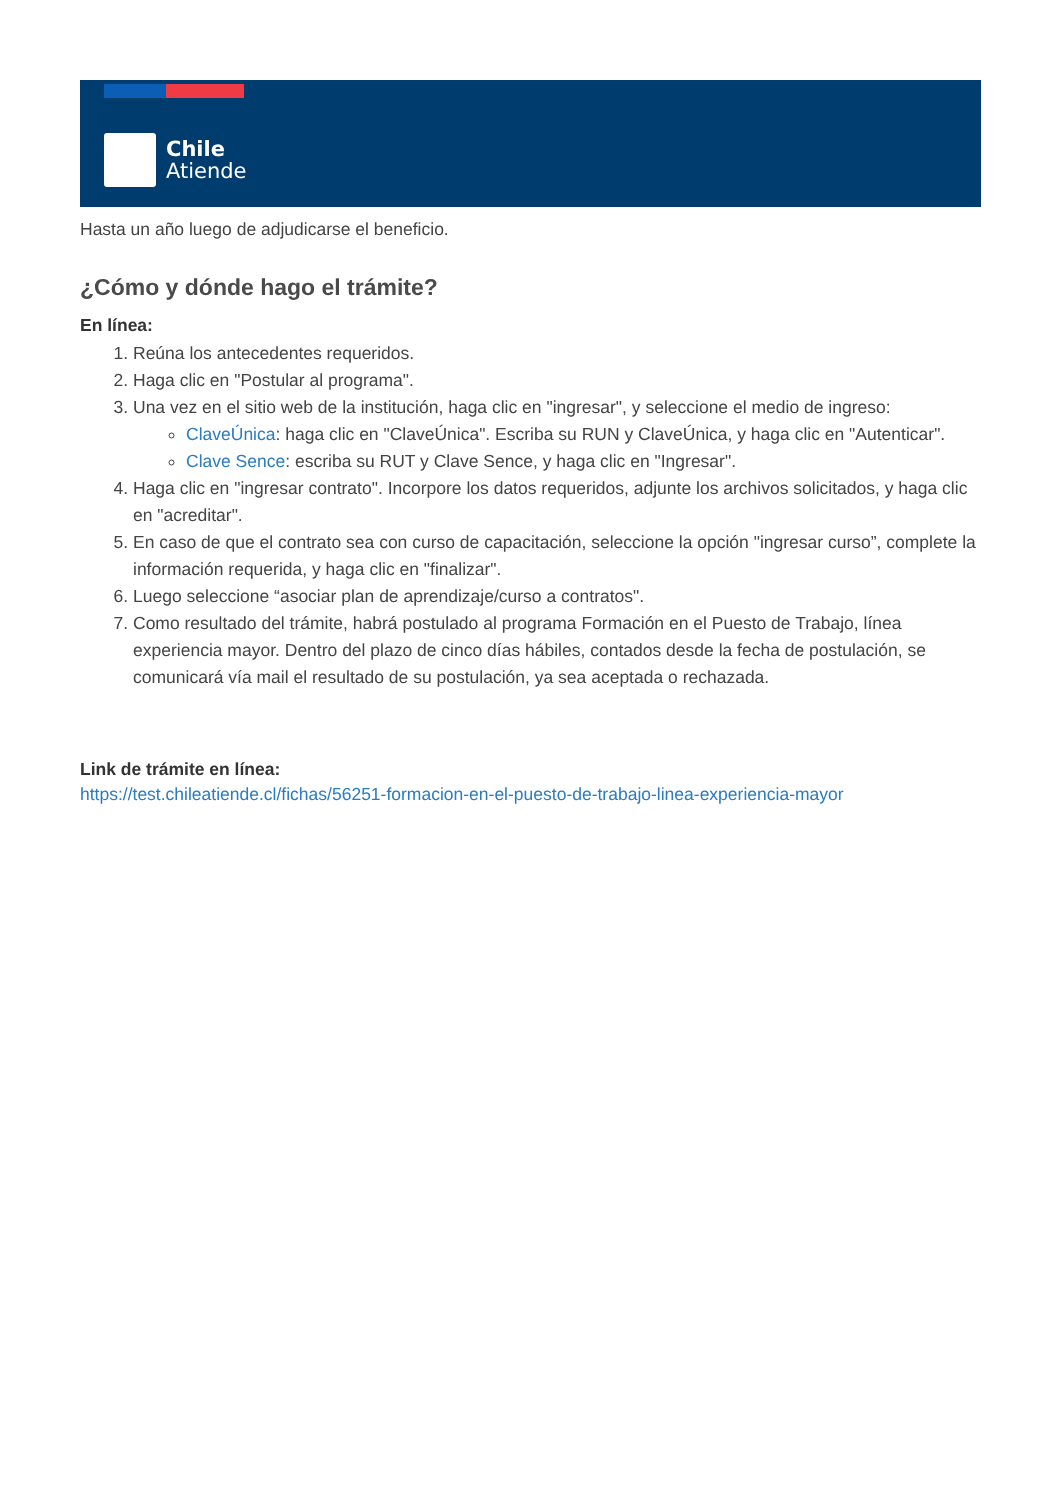Chile
Atiende
Hasta un año luego de adjudicarse el beneficio.
¿Cómo y dónde hago el trámite?
En línea:
1. Reúna los antecedentes requeridos.
2. Haga clic en "Postular al programa".
3. Una vez en el sitio web de la institución, haga clic en "ingresar", y seleccione el medio de ingreso:
ClaveÚnica: haga clic en "ClaveÚnica". Escriba su RUN y ClaveÚnica, y haga clic en "Autenticar".
Clave Sence: escriba su RUT y Clave Sence, y haga clic en "Ingresar".
4. Haga clic en "ingresar contrato". Incorpore los datos requeridos, adjunte los archivos solicitados, y haga clic en "acreditar".
5. En caso de que el contrato sea con curso de capacitación, seleccione la opción "ingresar curso”, complete la información requerida, y haga clic en "finalizar".
6. Luego seleccione “asociar plan de aprendizaje/curso a contratos".
7. Como resultado del trámite, habrá postulado al programa Formación en el Puesto de Trabajo, línea experiencia mayor. Dentro del plazo de cinco días hábiles, contados desde la fecha de postulación, se comunicará vía mail el resultado de su postulación, ya sea aceptada o rechazada.
Link de trámite en línea:
https://test.chileatiende.cl/fichas/56251-formacion-en-el-puesto-de-trabajo-linea-experiencia-mayor